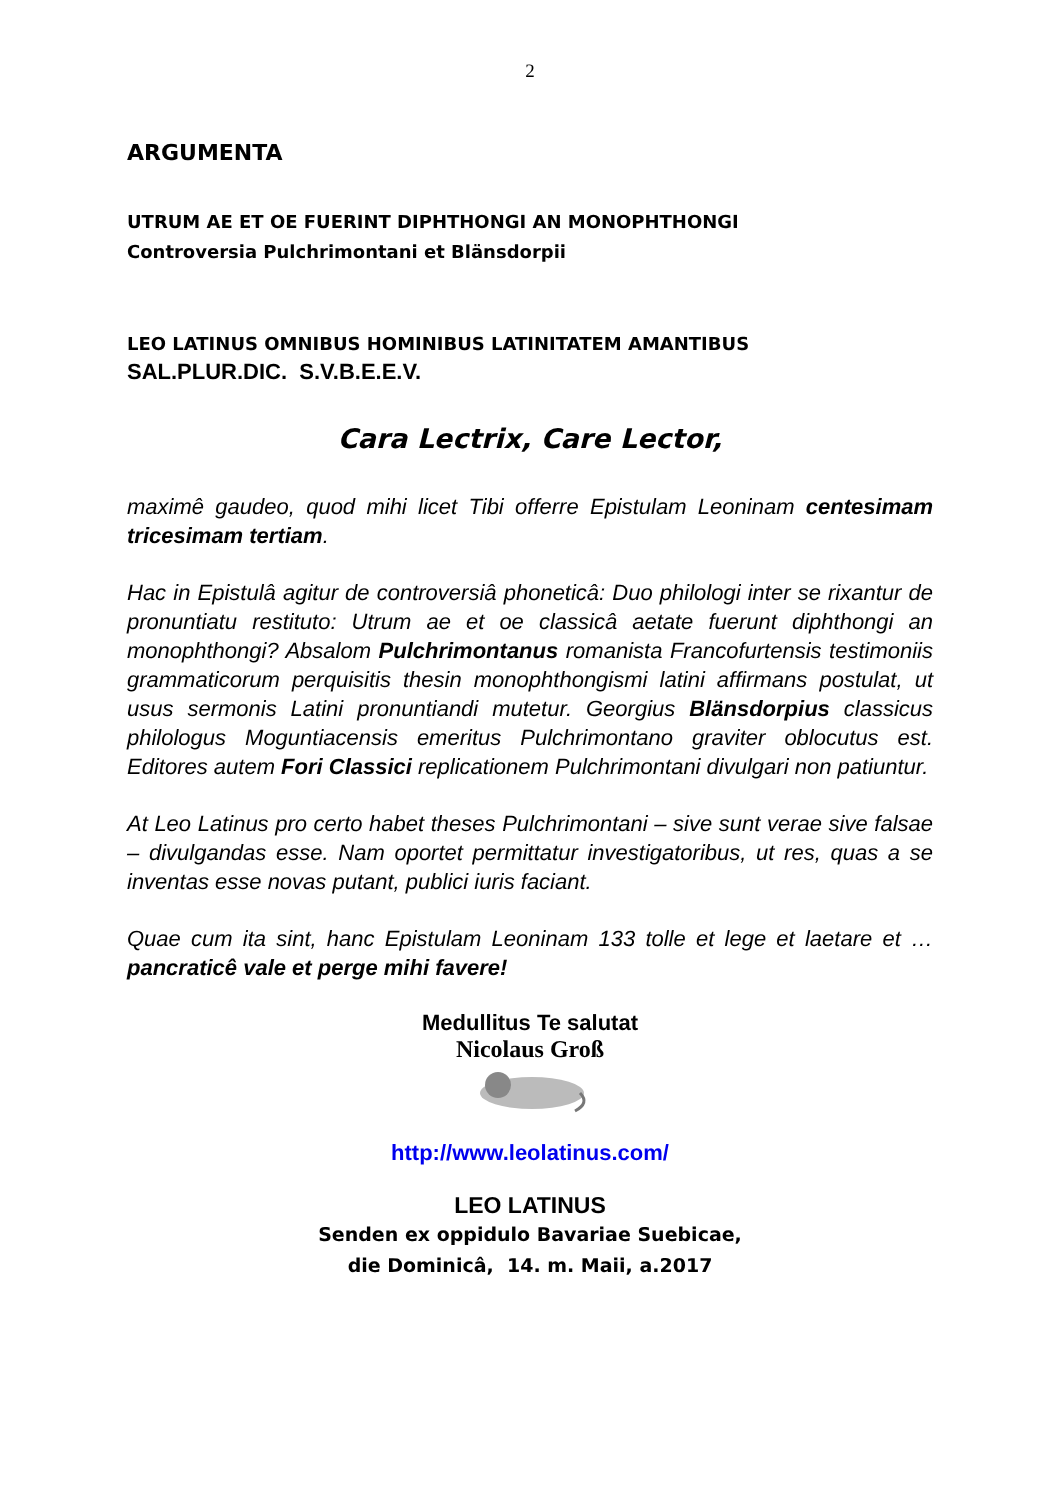2
ARGUMENTA
UTRUM AE ET OE FUERINT DIPHTHONGI AN MONOPHTHONGI
Controversia Pulchrimontani et Blänsdorpii
LEO LATINUS OMNIBUS HOMINIBUS LATINITATEM AMANTIBUS
SAL.PLUR.DIC. S.V.B.E.E.V.
Cara Lectrix, Care Lector,
maximê gaudeo, quod mihi licet Tibi offerre Epistulam Leoninam centesimam tricesimam tertiam.
Hac in Epistulâ agitur de controversiâ phoneticâ: Duo philologi inter se rixantur de pronuntiatu restituto: Utrum ae et oe classicâ aetate fuerunt diphthongi an monophthongi? Absalom Pulchrimontanus romanista Francofurtensis testimoniis grammaticorum perquisitis thesin monophthongismi latini affirmans postulat, ut usus sermonis Latini pronuntiandi mutetur. Georgius Blänsdorpius classicus philologus Moguntiacensis emeritus Pulchrimontano graviter oblocutus est. Editores autem Fori Classici replicationem Pulchrimontani divulgari non patiuntur.
At Leo Latinus pro certo habet theses Pulchrimontani – sive sunt verae sive falsae – divulgandas esse. Nam oportet permittatur investigatoribus, ut res, quas a se inventas esse novas putant, publici iuris faciant.
Quae cum ita sint, hanc Epistulam Leoninam 133 tolle et lege et laetare et … pancraticê vale et perge mihi favere!
Medullitus Te salutat
Nicolaus Groß
http://www.leolatinus.com/
LEO LATINUS
Senden ex oppidulo Bavariae Suebicae,
die Dominicâ, 14. m. Maii, a.2017